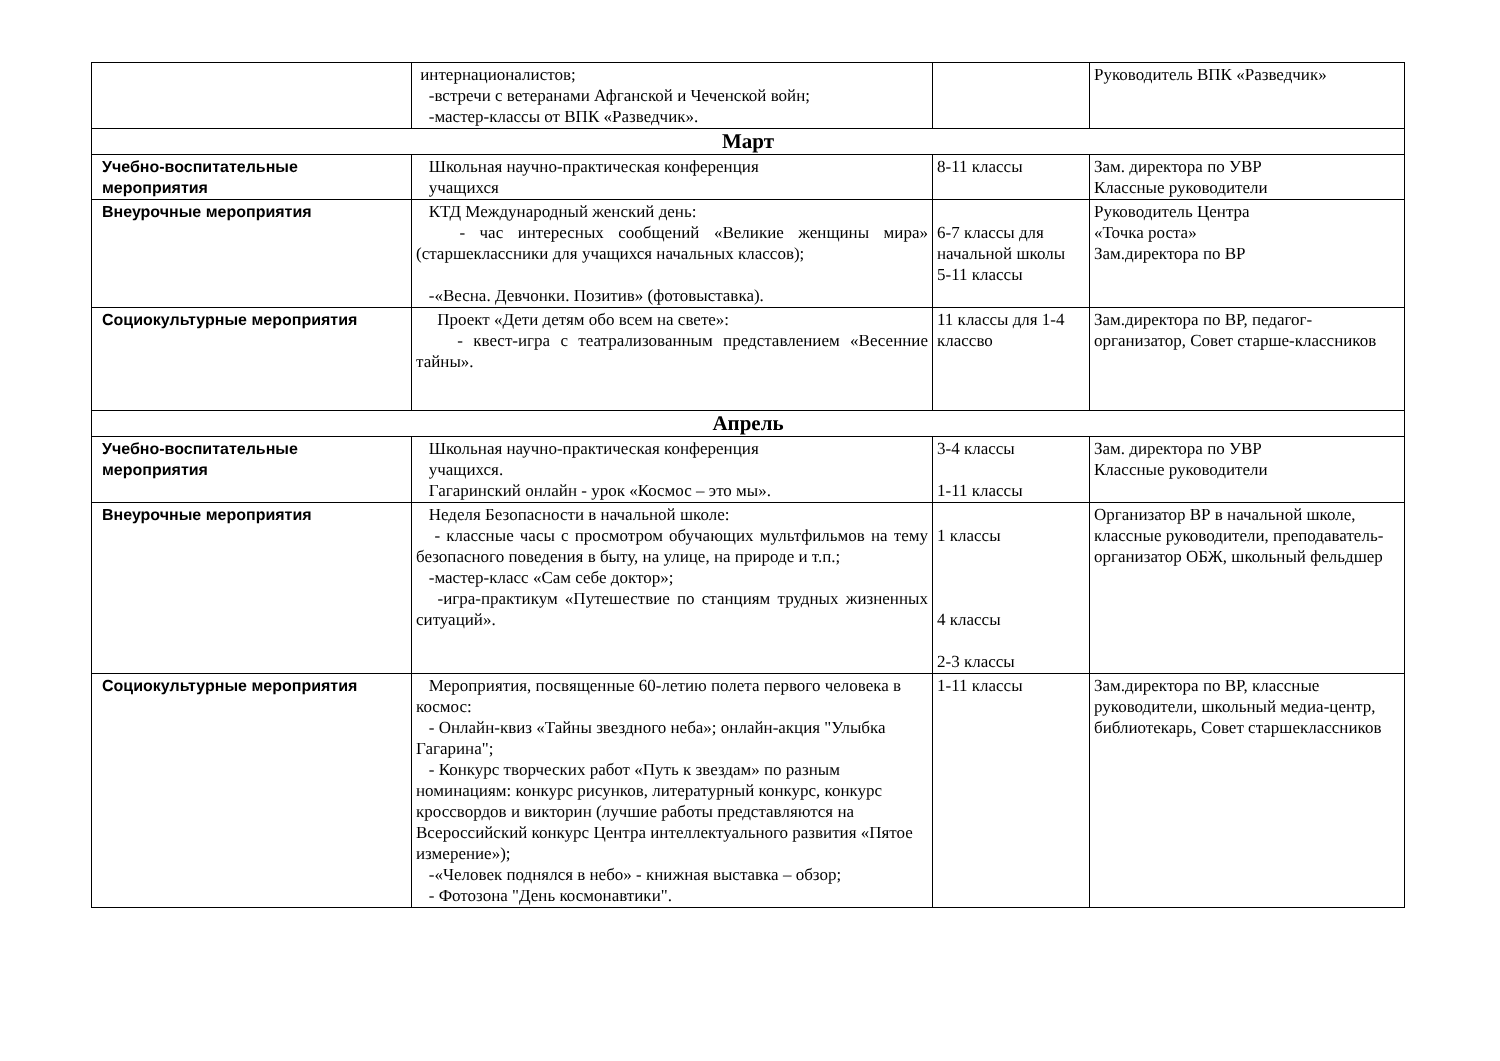| | интернационалистов; -встречи с ветеранами Афганской и Чеченской войн; -мастер-классы от ВПК «Разведчик». | | Руководитель ВПК «Разведчик» |
| Март | | | |
| Учебно-воспитательные мероприятия | Школьная научно-практическая конференция учащихся | 8-11 классы | Зам. директора по УВР Классные руководители |
| Внеурочные мероприятия | КТД Международный женский день: - час интересных сообщений «Великие женщины мира» (старшеклассники для учащихся начальных классов); -«Весна. Девчонки. Позитив» (фотовыставка). | 6-7 классы для начальной школы 5-11 классы | Руководитель Центра «Точка роста» Зам.директора по ВР |
| Социокультурные мероприятия | Проект «Дети детям обо всем на свете»: - квест-игра с театрализованным представлением «Весенние тайны». | 11 классы для 1-4 классво | Зам.директора по ВР, педагог-организатор, Совет старше-классников |
| Апрель | | | |
| Учебно-воспитательные мероприятия | Школьная научно-практическая конференция учащихся. Гагаринский онлайн - урок «Космос – это мы». | 3-4 классы 1-11 классы | Зам. директора по УВР Классные руководители |
| Внеурочные мероприятия | Неделя Безопасности в начальной школе: - классные часы с просмотром обучающих мультфильмов на тему безопасного поведения в быту, на улице, на природе и т.п.; -мастер-класс «Сам себе доктор»; -игра-практикум «Путешествие по станциям трудных жизненных ситуаций». | 1 классы 4 классы 2-3 классы | Организатор ВР в начальной школе, классные руководители, преподаватель-организатор ОБЖ, школьный фельдшер |
| Социокультурные мероприятия | Мероприятия, посвященные 60-летию полета первого человека в космос: - Онлайн-квиз «Тайны звездного неба»; онлайн-акция "Улыбка Гагарина"; - Конкурс творческих работ «Путь к звездам» по разным номинациям: конкурс рисунков, литературный конкурс, конкурс кроссвордов и викторин (лучшие работы представляются на Всероссийский конкурс Центра интеллектуального развития «Пятое измерение»); -«Человек поднялся в небо» - книжная выставка – обзор; - Фотозона "День космонавтики". | 1-11 классы | Зам.директора по ВР, классные руководители, школьный медиа-центр, библиотекарь, Совет старшеклассников |